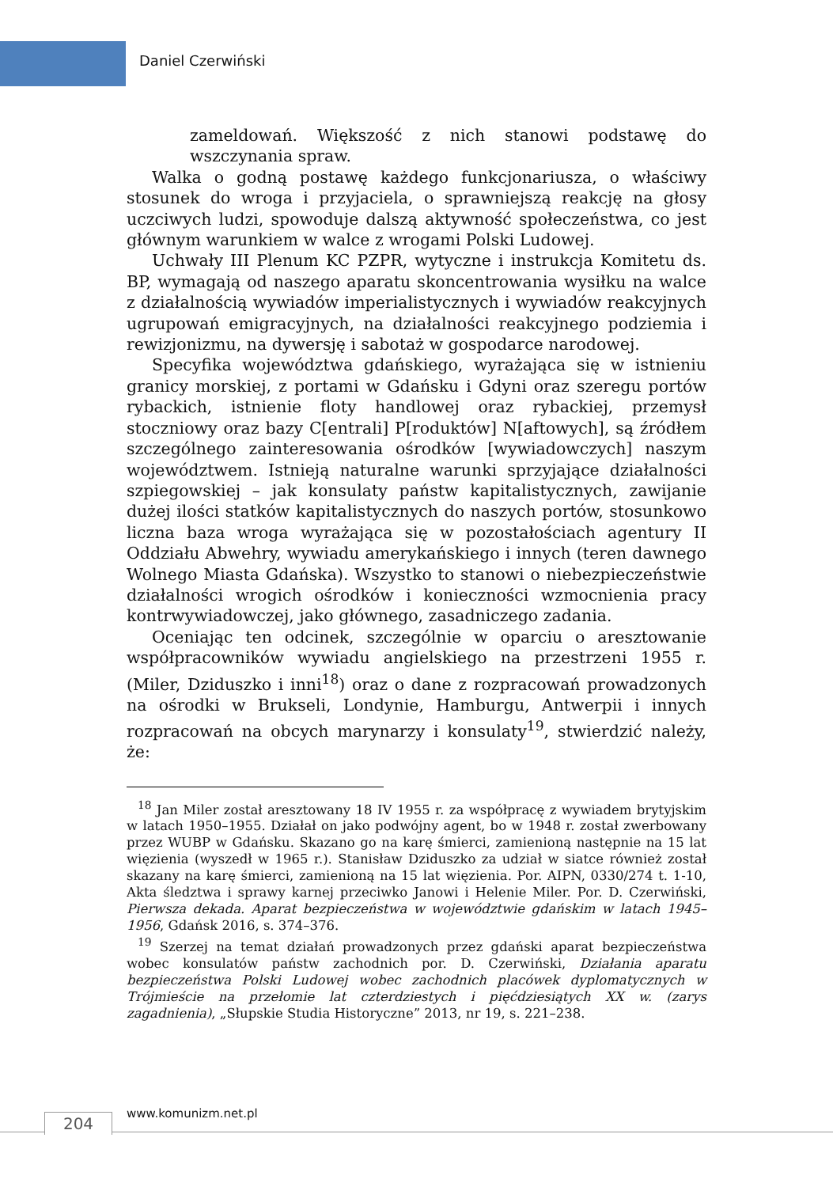Daniel Czerwiński
zameldowań. Większość z nich stanowi podstawę do wszczynania spraw.
Walka o godną postawę każdego funkcjonariusza, o właściwy stosunek do wroga i przyjaciela, o sprawniejszą reakcję na głosy uczciwych ludzi, spowoduje dalszą aktywność społeczeństwa, co jest głównym warunkiem w walce z wrogami Polski Ludowej.
Uchwały III Plenum KC PZPR, wytyczne i instrukcja Komitetu ds. BP, wymagają od naszego aparatu skoncentrowania wysiłku na walce z działalnością wywiadów imperialistycznych i wywiadów reakcyjnych ugrupowań emigracyjnych, na działalności reakcyjnego podziemia i rewizjonizmu, na dywersję i sabotaż w gospodarce narodowej.
Specyfika województwa gdańskiego, wyrażająca się w istnieniu granicy morskiej, z portami w Gdańsku i Gdyni oraz szeregu portów rybackich, istnienie floty handlowej oraz rybackiej, przemysł stoczniowy oraz bazy C[entrali] P[roduktów] N[aftowych], są źródłem szczególnego zainteresowania ośrodków [wywiadowczych] naszym województwem. Istnieją naturalne warunki sprzyjające działalności szpiegowskiej – jak konsulaty państw kapitalistycznych, zawijanie dużej ilości statków kapitalistycznych do naszych portów, stosunkowo liczna baza wroga wyrażająca się w pozostałościach agentury II Oddziału Abwehry, wywiadu amerykańskiego i innych (teren dawnego Wolnego Miasta Gdańska). Wszystko to stanowi o niebezpieczeństwie działalności wrogich ośrodków i konieczności wzmocnienia pracy kontrwywiadowczej, jako głównego, zasadniczego zadania.
Oceniając ten odcinek, szczególnie w oparciu o aresztowanie współpracowników wywiadu angielskiego na przestrzeni 1955 r. (Miler, Dziduszko i inni<sup>18</sup>) oraz o dane z rozpracowań prowadzonych na ośrodki w Brukseli, Londynie, Hamburgu, Antwerpii i innych rozpracowań na obcych marynarzy i konsulaty<sup>19</sup>, stwierdzić należy, że:
<sup>18</sup> Jan Miler został aresztowany 18 IV 1955 r. za współpracę z wywiadem brytyjskim w latach 1950–1955. Działał on jako podwójny agent, bo w 1948 r. został zwerbowany przez WUBP w Gdańsku. Skazano go na karę śmierci, zamienioną następnie na 15 lat więzienia (wyszedł w 1965 r.). Stanisław Dziduszko za udział w siatce również został skazany na karę śmierci, zamienioną na 15 lat więzienia. Por. AIPN, 0330/274 t. 1-10, Akta śledztwa i sprawy karnej przeciwko Janowi i Helenie Miler. Por. D. Czerwiński, Pierwsza dekada. Aparat bezpieczeństwa w województwie gdańskim w latach 1945–1956, Gdańsk 2016, s. 374–376.
<sup>19</sup> Szerzej na temat działań prowadzonych przez gdański aparat bezpieczeństwa wobec konsulatów państw zachodnich por. D. Czerwiński, Działania aparatu bezpieczeństwa Polski Ludowej wobec zachodnich placówek dyplomatycznych w Trójmieście na przełomie lat czterdziestych i pięćdziesiątych XX w. (zarys zagadnienia), „Słupskie Studia Historyczne” 2013, nr 19, s. 221–238.
204 www.komunizm.net.pl